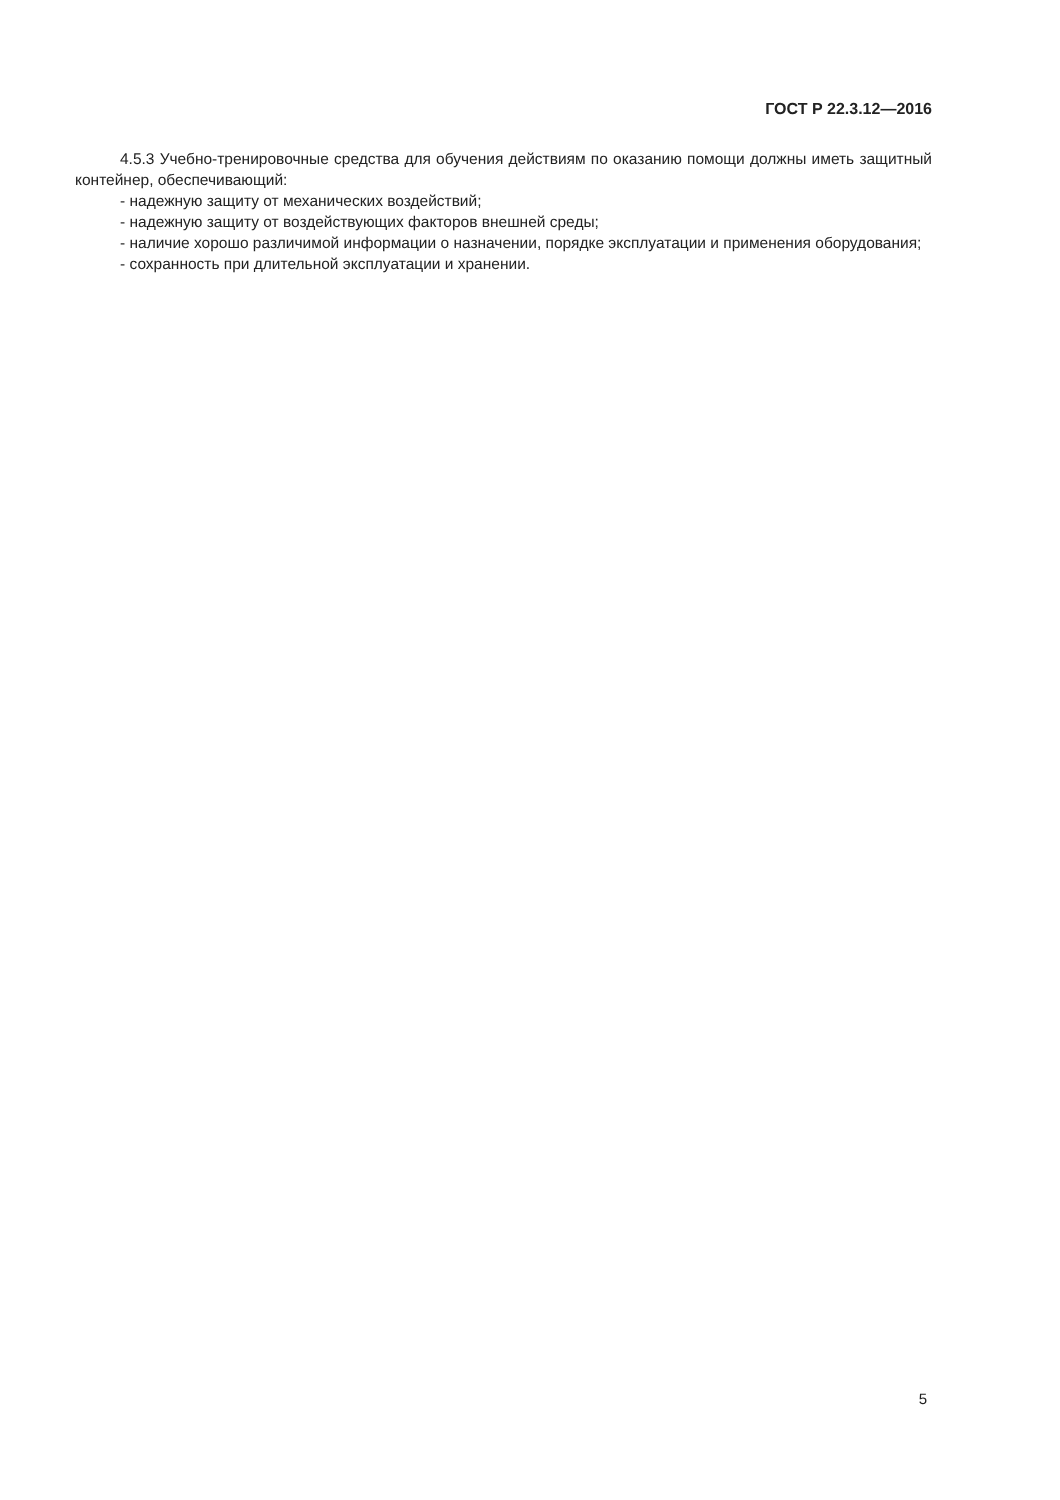ГОСТ Р 22.3.12—2016
4.5.3 Учебно-тренировочные средства для обучения действиям по оказанию помощи должны иметь защитный контейнер, обеспечивающий:
- надежную защиту от механических воздействий;
- надежную защиту от воздействующих факторов внешней среды;
- наличие хорошо различимой информации о назначении, порядке эксплуатации и применения оборудования;
- сохранность при длительной эксплуатации и хранении.
5